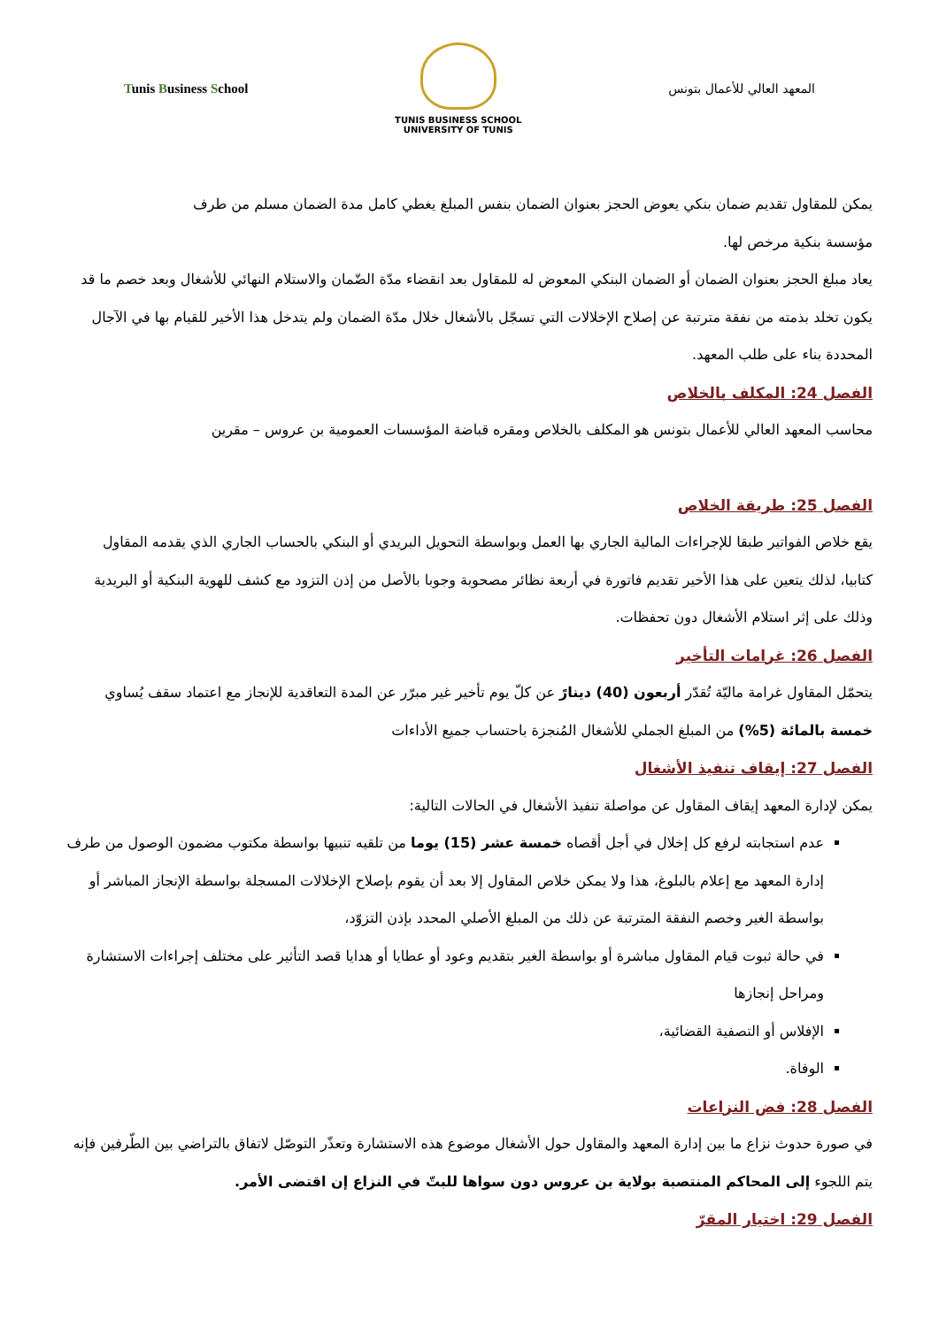Tunis Business School
TUNIS BUSINESS SCHOOL
UNIVERSITY OF TUNIS
المعهد العالي للأعمال بتونس
يمكن للمقاول تقديم ضمان بنكي يعوض الحجز بعنوان الضمان بنفس المبلغ يغطي كامل مدة الضمان مسلم من طرف مؤسسة بنكية مرخص لها.
يعاد مبلغ الحجز بعنوان الضمان أو الضمان البنكي المعوض له للمقاول بعد انقضاء مدّة الضّمان والاستلام النهائي للأشغال وبعد خصم ما قد يكون تخلد بذمته من نفقة مترتبة عن إصلاح الإخلالات التي تسجّل بالأشغال خلال مدّة الضمان ولم يتدخل هذا الأخير للقيام بها في الآجال المحددة بناء على طلب المعهد.
الفصل 24: المكلف بالخلاص
محاسب المعهد العالي للأعمال بتونس هو المكلف بالخلاص ومقره قباضة المؤسسات العمومية بن عروس – مقرين
الفصل 25: طريقة الخلاص
يقع خلاص الفواتير طبقا للإجراءات المالية الجاري بها العمل وبواسطة التحويل البريدي أو البنكي بالحساب الجاري الذي يقدمه المقاول كتابيا، لذلك يتعين على هذا الأخير تقديم فاتورة في أربعة نظائر مصحوبة وجوبا بالأصل من إذن التزود مع كشف للهوية البنكية أو البريدية وذلك على إثر استلام الأشغال دون تحفظات.
الفصل 26: غرامات التأخير
يتحمّل المقاول غرامة ماليّة تُقدّر أربعون (40) دينارً عن كلّ يوم تأخير غير مبرّر عن المدة التعاقدية للإنجاز مع اعتماد سقف يُساوي خمسة بالمائة (5%) من المبلغ الجملي للأشغال المُنجزة باحتساب جميع الأداءات
الفصل 27: إيقاف تنفيذ الأشغال
يمكن لإدارة المعهد إيقاف المقاول عن مواصلة تنفيذ الأشغال في الحالات التالية:
عدم استجابته لرفع كل إخلال في أجل أقصاه خمسة عشر (15) يوما من تلقيه تنبيها بواسطة مكتوب مضمون الوصول من طرف إدارة المعهد مع إعلام بالبلوغ، هذا ولا يمكن خلاص المقاول إلا بعد أن يقوم بإصلاح الإخلالات المسجلة بواسطة الإنجاز المباشر أو بواسطة الغير وخصم النفقة المترتبة عن ذلك من المبلغ الأصلي المحدد بإذن التزوّد،
في حالة ثبوت قيام المقاول مباشرة أو بواسطة الغير بتقديم وعود أو عطايا أو هدايا قصد التأثير على مختلف إجراءات الاستشارة ومراحل إنجازها
الإفلاس أو التصفية القضائية،
الوفاة.
الفصل 28: فض النزاعات
في صورة حدوث نزاع ما بين إدارة المعهد والمقاول حول الأشغال موضوع هذه الاستشارة وتعذّر التوصّل لاتفاق بالتراضي بين الطّرفين فإنه يتم اللجوء إلى المحاكم المنتصبة بولاية بن عروس دون سواها للبتّ في النزاع إن اقتضى الأمر.
الفصل 29: اختيار المقرّ